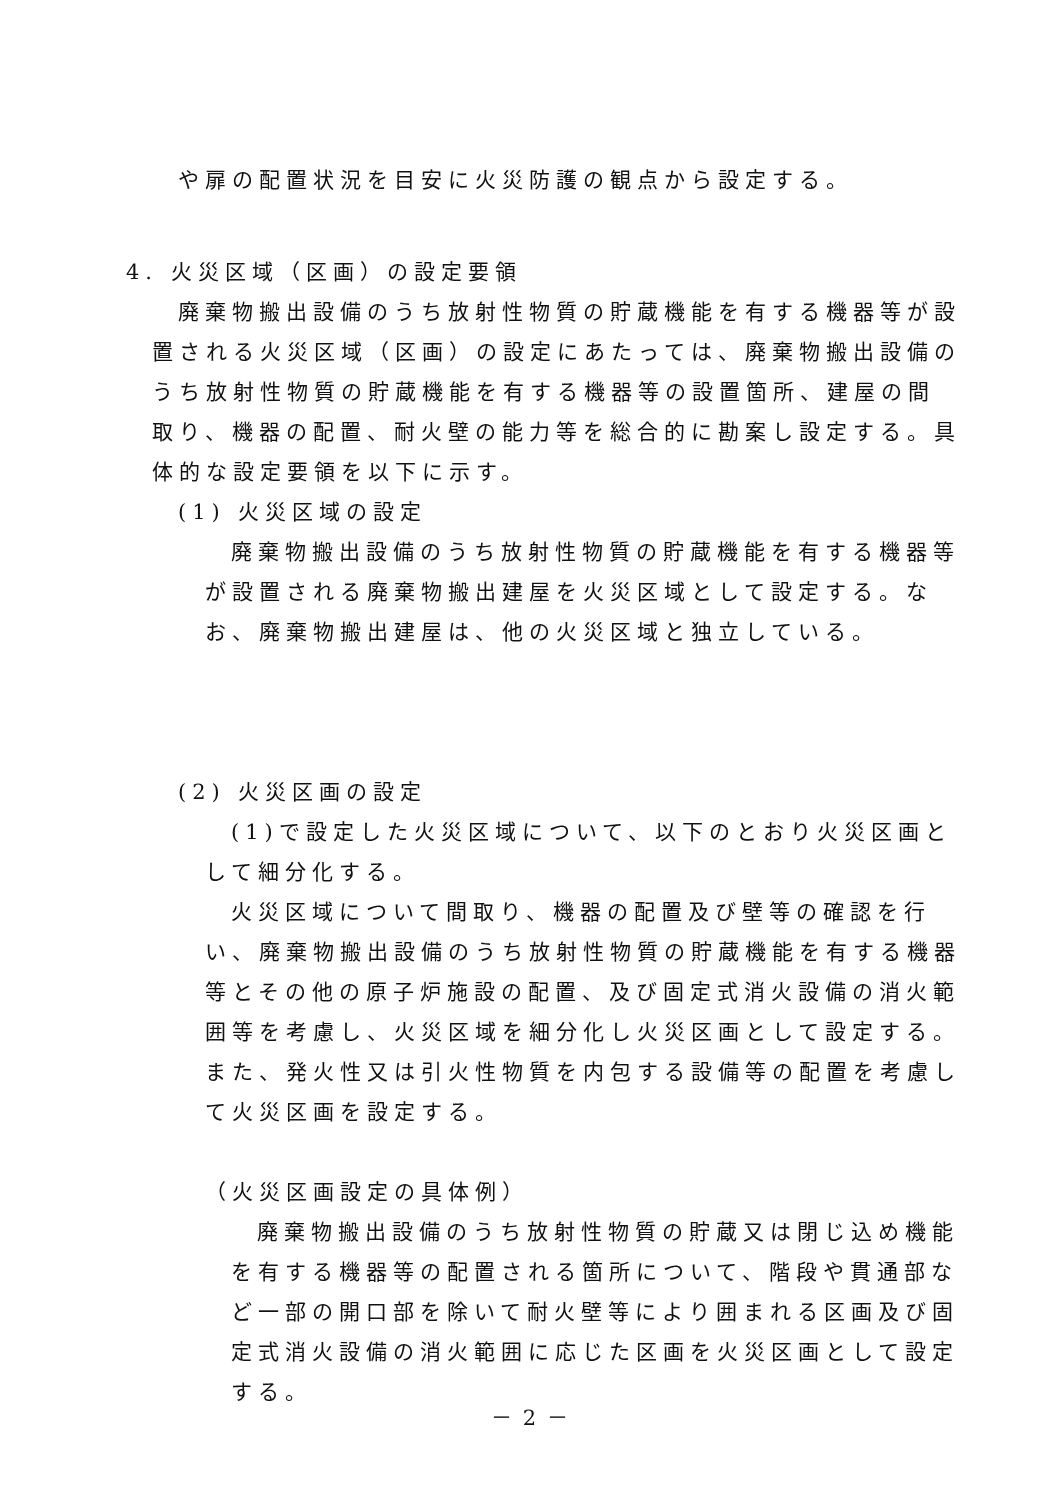や扉の配置状況を目安に火災防護の観点から設定する。
4. 火災区域（区画）の設定要領
廃棄物搬出設備のうち放射性物質の貯蔵機能を有する機器等が設置される火災区域（区画）の設定にあたっては、廃棄物搬出設備のうち放射性物質の貯蔵機能を有する機器等の設置箇所、建屋の間取り、機器の配置、耐火壁の能力等を総合的に勘案し設定する。具体的な設定要領を以下に示す。
(1) 火災区域の設定
廃棄物搬出設備のうち放射性物質の貯蔵機能を有する機器等が設置される廃棄物搬出建屋を火災区域として設定する。なお、廃棄物搬出建屋は、他の火災区域と独立している。
(2) 火災区画の設定
(1)で設定した火災区域について、以下のとおり火災区画として細分化する。
火災区域について間取り、機器の配置及び壁等の確認を行い、廃棄物搬出設備のうち放射性物質の貯蔵機能を有する機器等とその他の原子炉施設の配置、及び固定式消火設備の消火範囲等を考慮し、火災区域を細分化し火災区画として設定する。また、発火性又は引火性物質を内包する設備等の配置を考慮して火災区画を設定する。
（火災区画設定の具体例）
廃棄物搬出設備のうち放射性物質の貯蔵又は閉じ込め機能を有する機器等の配置される箇所について、階段や貫通部など一部の開口部を除いて耐火壁等により囲まれる区画及び固定式消火設備の消火範囲に応じた区画を火災区画として設定する。
－ 2 －